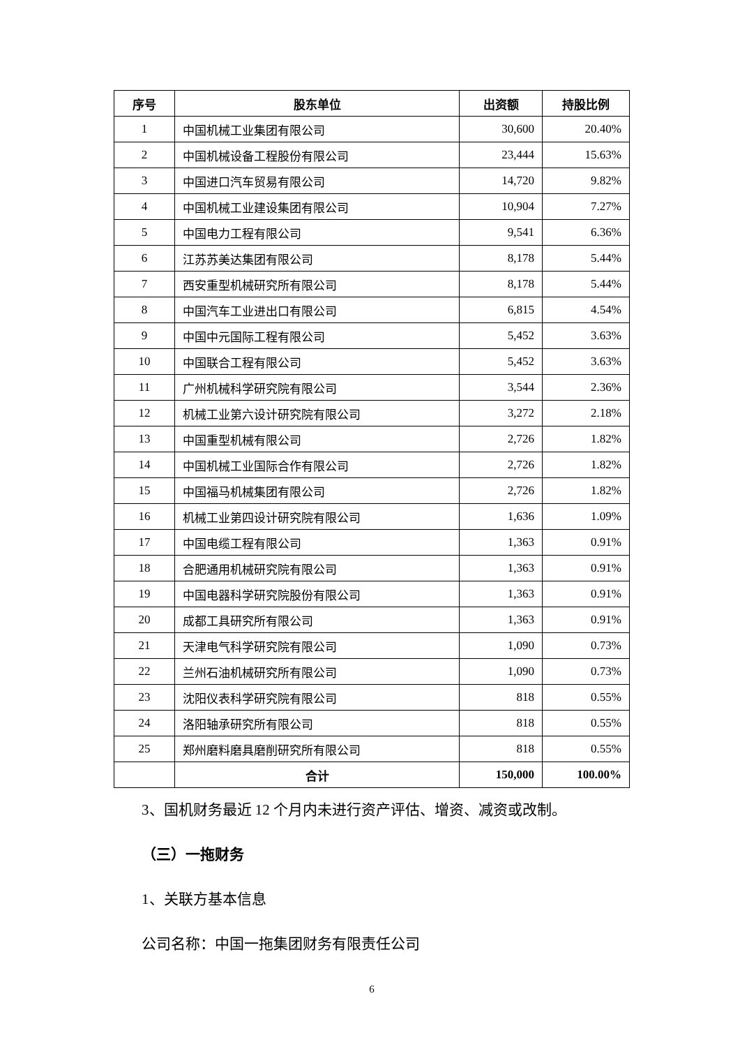| 序号 | 股东单位 | 出资额 | 持股比例 |
| --- | --- | --- | --- |
| 1 | 中国机械工业集团有限公司 | 30,600 | 20.40% |
| 2 | 中国机械设备工程股份有限公司 | 23,444 | 15.63% |
| 3 | 中国进口汽车贸易有限公司 | 14,720 | 9.82% |
| 4 | 中国机械工业建设集团有限公司 | 10,904 | 7.27% |
| 5 | 中国电力工程有限公司 | 9,541 | 6.36% |
| 6 | 江苏苏美达集团有限公司 | 8,178 | 5.44% |
| 7 | 西安重型机械研究所有限公司 | 8,178 | 5.44% |
| 8 | 中国汽车工业进出口有限公司 | 6,815 | 4.54% |
| 9 | 中国中元国际工程有限公司 | 5,452 | 3.63% |
| 10 | 中国联合工程有限公司 | 5,452 | 3.63% |
| 11 | 广州机械科学研究院有限公司 | 3,544 | 2.36% |
| 12 | 机械工业第六设计研究院有限公司 | 3,272 | 2.18% |
| 13 | 中国重型机械有限公司 | 2,726 | 1.82% |
| 14 | 中国机械工业国际合作有限公司 | 2,726 | 1.82% |
| 15 | 中国福马机械集团有限公司 | 2,726 | 1.82% |
| 16 | 机械工业第四设计研究院有限公司 | 1,636 | 1.09% |
| 17 | 中国电缆工程有限公司 | 1,363 | 0.91% |
| 18 | 合肥通用机械研究院有限公司 | 1,363 | 0.91% |
| 19 | 中国电器科学研究院股份有限公司 | 1,363 | 0.91% |
| 20 | 成都工具研究所有限公司 | 1,363 | 0.91% |
| 21 | 天津电气科学研究院有限公司 | 1,090 | 0.73% |
| 22 | 兰州石油机械研究所有限公司 | 1,090 | 0.73% |
| 23 | 沈阳仪表科学研究院有限公司 | 818 | 0.55% |
| 24 | 洛阳轴承研究所有限公司 | 818 | 0.55% |
| 25 | 郑州磨料磨具磨削研究所有限公司 | 818 | 0.55% |
| | 合计 | 150,000 | 100.00% |
3、国机财务最近 12 个月内未进行资产评估、增资、减资或改制。
（三）一拖财务
1、关联方基本信息
公司名称：中国一拖集团财务有限责任公司
6